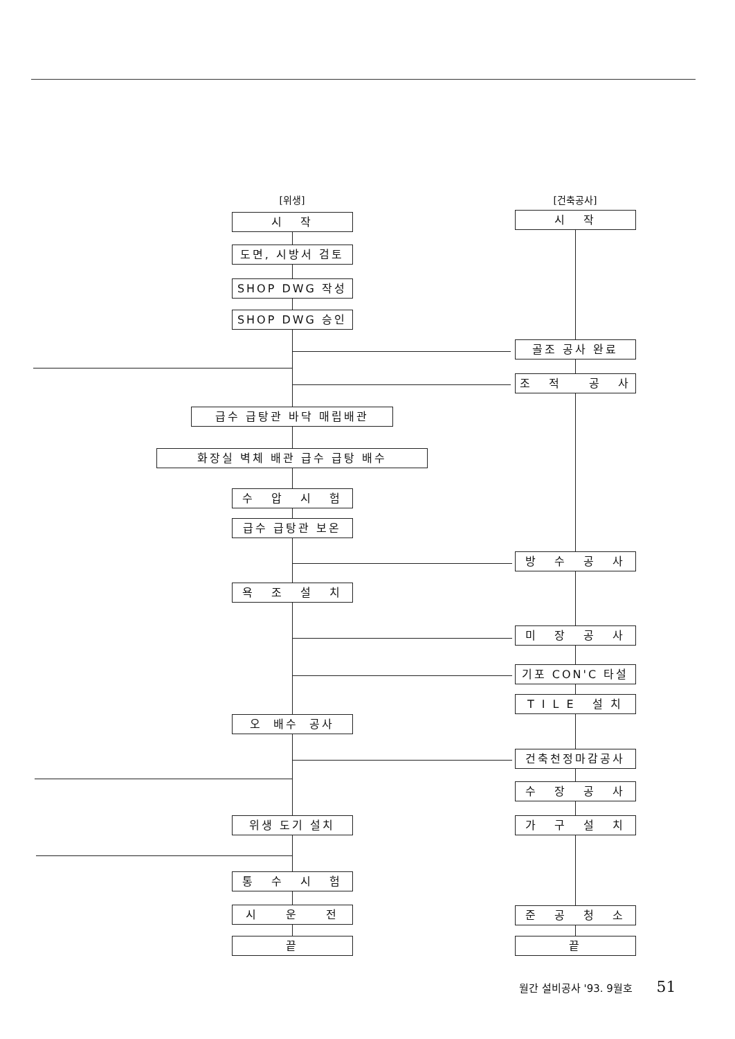[위생]
시 작
도면, 시방서 검토
SHOP DWG 작성
SHOP DWG 승인
급수 급탕관 바닥 매립배관
화장실 벽체 배관 급수 급탕 배수
수 압 시 험
급수 급탕관 보온
욕 조 설 치
오 배수 공사
위생 도기 설치
통 수 시 험
시 운 전
끝
[건축공사]
시 작
골조 공사 완료
조 적 공 사
방 수 공 사
미 장 공 사
기포 CON'C 타설
T I L E 설 치
건축천정마감공사
수 장 공 사
가 구 설 치
준 공 청 소
끝
월간 설비공사 '93. 9월호 51